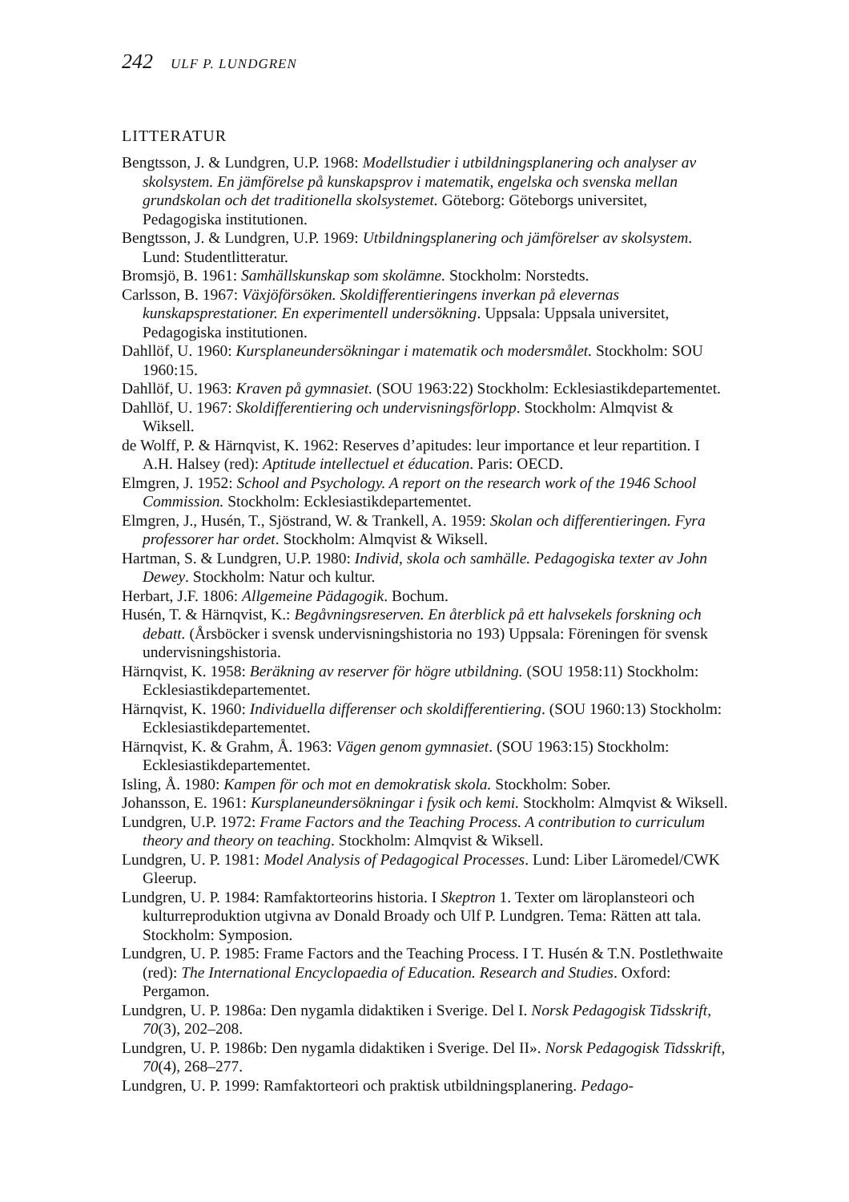242 ULF P. LUNDGREN
LITTERATUR
Bengtsson, J. & Lundgren, U.P. 1968: Modellstudier i utbildningsplanering och analyser av skolsystem. En jämförelse på kunskapsprov i matematik, engelska och svenska mellan grundskolan och det traditionella skolsystemet. Göteborg: Göteborgs universitet, Pedagogiska institutionen.
Bengtsson, J. & Lundgren, U.P. 1969: Utbildningsplanering och jämförelser av skolsystem. Lund: Studentlitteratur.
Bromsjö, B. 1961: Samhällskunskap som skolämne. Stockholm: Norstedts.
Carlsson, B. 1967: Växjöförsöken. Skoldifferentieringens inverkan på elevernas kunskapsprestationer. En experimentell undersökning. Uppsala: Uppsala universitet, Pedagogiska institutionen.
Dahllöf, U. 1960: Kursplaneundersökningar i matematik och modersmålet. Stockholm: SOU 1960:15.
Dahllöf, U. 1963: Kraven på gymnasiet. (SOU 1963:22) Stockholm: Ecklesiastikdepartementet.
Dahllöf, U. 1967: Skoldifferentiering och undervisningsförlopp. Stockholm: Almqvist & Wiksell.
de Wolff, P. & Härnqvist, K. 1962: Reserves d’apitudes: leur importance et leur repartition. I A.H. Halsey (red): Aptitude intellectuel et éducation. Paris: OECD.
Elmgren, J. 1952: School and Psychology. A report on the research work of the 1946 School Commission. Stockholm: Ecklesiastikdepartementet.
Elmgren, J., Husén, T., Sjöstrand, W. & Trankell, A. 1959: Skolan och differentieringen. Fyra professorer har ordet. Stockholm: Almqvist & Wiksell.
Hartman, S. & Lundgren, U.P. 1980: Individ, skola och samhälle. Pedagogiska texter av John Dewey. Stockholm: Natur och kultur.
Herbart, J.F. 1806: Allgemeine Pädagogik. Bochum.
Husén, T. & Härnqvist, K.: Begåvningsreserven. En återblick på ett halvsekels forskning och debatt. (Årsböcker i svensk undervisningshistoria no 193) Uppsala: Föreningen för svensk undervisningshistoria.
Härnqvist, K. 1958: Beräkning av reserver för högre utbildning. (SOU 1958:11) Stockholm: Ecklesiastikdepartementet.
Härnqvist, K. 1960: Individuella differenser och skoldifferentiering. (SOU 1960:13) Stockholm: Ecklesiastikdepartementet.
Härnqvist, K. & Grahm, Å. 1963: Vägen genom gymnasiet. (SOU 1963:15) Stockholm: Ecklesiastikdepartementet.
Isling, Å. 1980: Kampen för och mot en demokratisk skola. Stockholm: Sober.
Johansson, E. 1961: Kursplaneundersökningar i fysik och kemi. Stockholm: Almqvist & Wiksell.
Lundgren, U.P. 1972: Frame Factors and the Teaching Process. A contribution to curriculum theory and theory on teaching. Stockholm: Almqvist & Wiksell.
Lundgren, U. P. 1981: Model Analysis of Pedagogical Processes. Lund: Liber Läromedel/CWK Gleerup.
Lundgren, U. P. 1984: Ramfaktorteorins historia. I Skeptron 1. Texter om läroplansteori och kulturreproduktion utgivna av Donald Broady och Ulf P. Lundgren. Tema: Rätten att tala. Stockholm: Symposion.
Lundgren, U. P. 1985: Frame Factors and the Teaching Process. I T. Husén & T.N. Postlethwaite (red): The International Encyclopaedia of Education. Research and Studies. Oxford: Pergamon.
Lundgren, U. P. 1986a: Den nygamla didaktiken i Sverige. Del I. Norsk Pedagogisk Tidsskrift, 70(3), 202–208.
Lundgren, U. P. 1986b: Den nygamla didaktiken i Sverige. Del II». Norsk Pedagogisk Tidsskrift, 70(4), 268–277.
Lundgren, U. P. 1999: Ramfaktorteori och praktisk utbildningsplanering. Pedago-